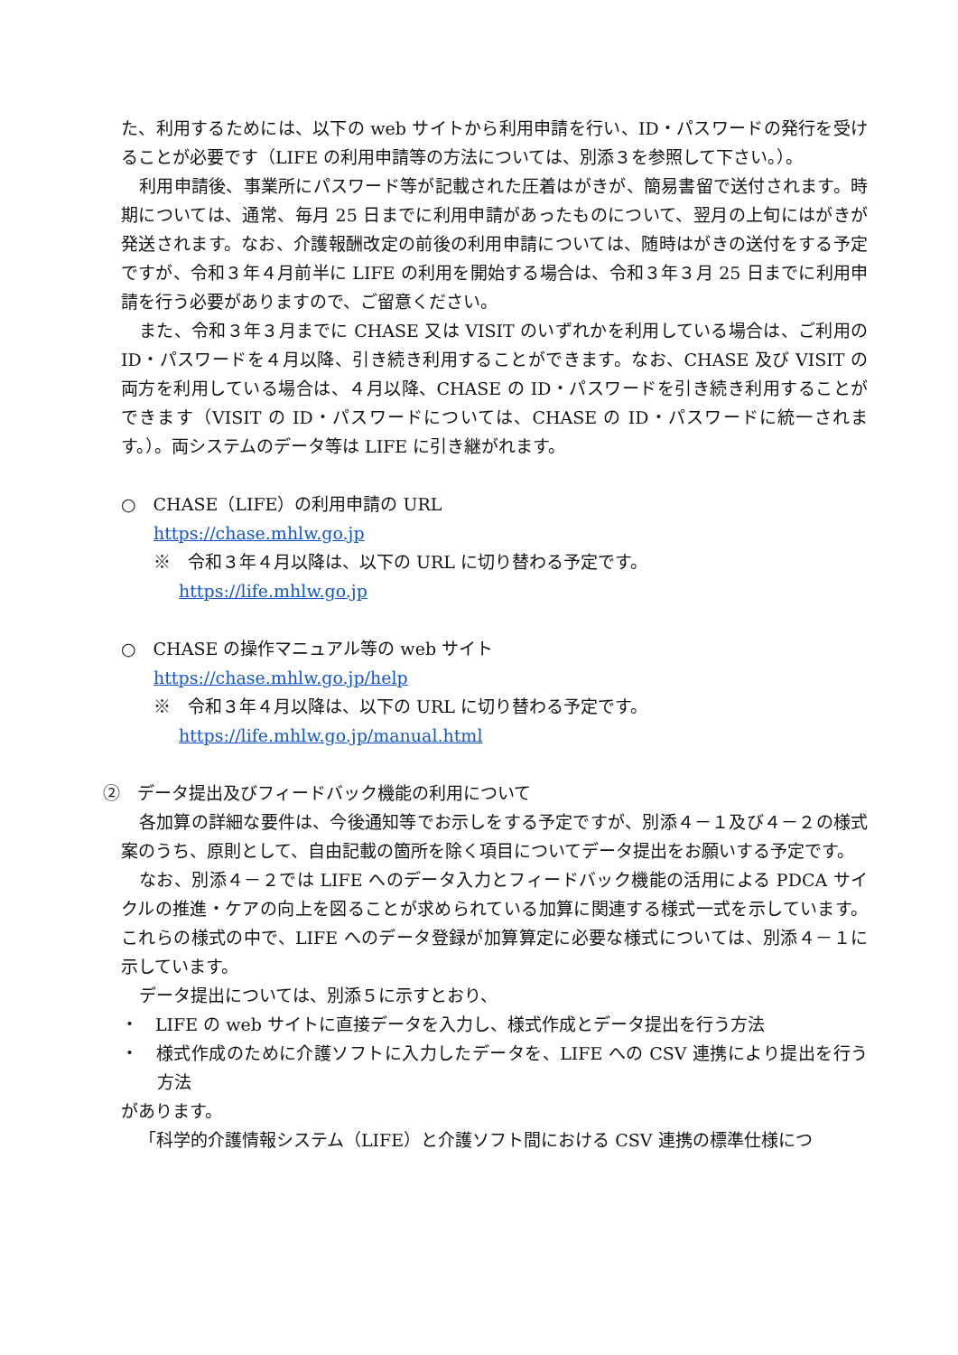た、利用するためには、以下の web サイトから利用申請を行い、ID・パスワードの発行を受けることが必要です（LIFE の利用申請等の方法については、別添３を参照して下さい。）。
利用申請後、事業所にパスワード等が記載された圧着はがきが、簡易書留で送付されます。時期については、通常、毎月 25 日までに利用申請があったものについて、翌月の上旬にはがきが発送されます。なお、介護報酬改定の前後の利用申請については、随時はがきの送付をする予定ですが、令和３年４月前半に LIFE の利用を開始する場合は、令和３年３月 25 日までに利用申請を行う必要がありますので、ご留意ください。
また、令和３年３月までに CHASE 又は VISIT のいずれかを利用している場合は、ご利用の ID・パスワードを４月以降、引き続き利用することができます。なお、CHASE 及び VISIT の両方を利用している場合は、４月以降、CHASE の ID・パスワードを引き続き利用することができます（VISIT の ID・パスワードについては、CHASE の ID・パスワードに統一されます。）。両システムのデータ等は LIFE に引き継がれます。
○　CHASE（LIFE）の利用申請の URL
https://chase.mhlw.go.jp
※　令和３年４月以降は、以下の URL に切り替わる予定です。
https://life.mhlw.go.jp
○　CHASE の操作マニュアル等の web サイト
https://chase.mhlw.go.jp/help
※　令和３年４月以降は、以下の URL に切り替わる予定です。
https://life.mhlw.go.jp/manual.html
②　データ提出及びフィードバック機能の利用について
各加算の詳細な要件は、今後通知等でお示しをする予定ですが、別添４－１及び４－２の様式案のうち、原則として、自由記載の箇所を除く項目についてデータ提出をお願いする予定です。
なお、別添４－２では LIFE へのデータ入力とフィードバック機能の活用による PDCA サイクルの推進・ケアの向上を図ることが求められている加算に関連する様式一式を示しています。これらの様式の中で、LIFE へのデータ登録が加算算定に必要な様式については、別添４－１に示しています。
データ提出については、別添５に示すとおり、
・　LIFE の web サイトに直接データを入力し、様式作成とデータ提出を行う方法
・　様式作成のために介護ソフトに入力したデータを、LIFE への CSV 連携により提出を行う方法
があります。
「科学的介護情報システム（LIFE）と介護ソフト間における CSV 連携の標準仕様につ